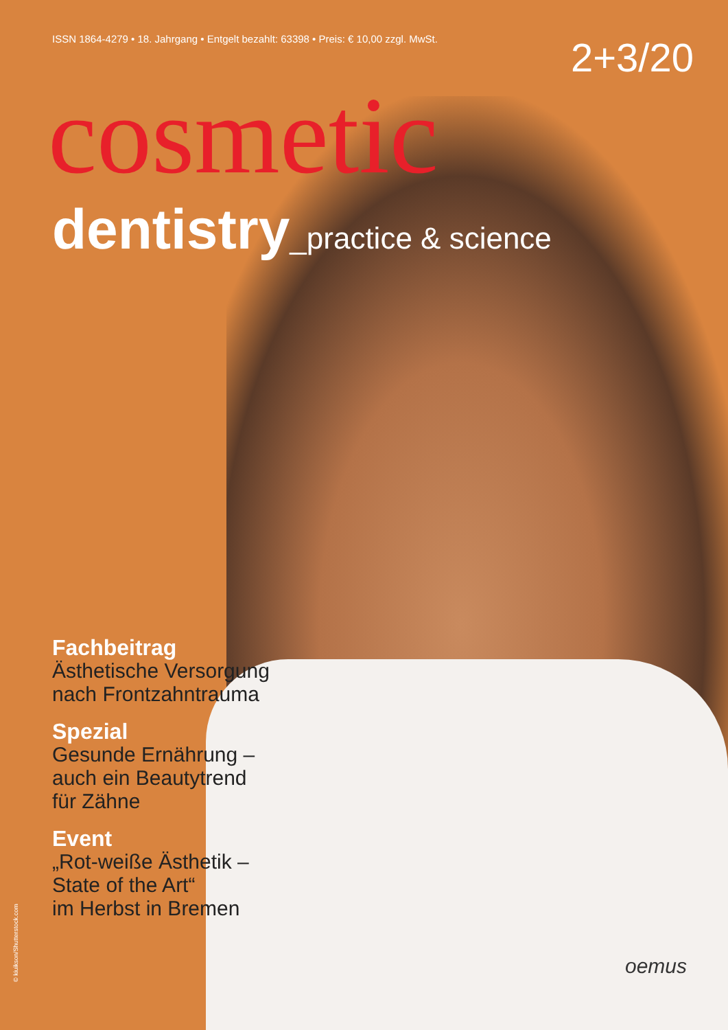ISSN 1864-4279 • 18. Jahrgang • Entgelt bezahlt: 63398 • Preis: € 10,00 zzgl. MwSt.
2+3/20
cosmetic
dentistry_practice & science
Fachbeitrag
Ästhetische Versorgung
nach Frontzahntrauma
Spezial
Gesunde Ernährung –
auch ein Beautytrend
für Zähne
Event
„Rot-weiße Ästhetik –
State of the Art“
im Herbst in Bremen
© kiuikson/Shutterstock.com
oemus